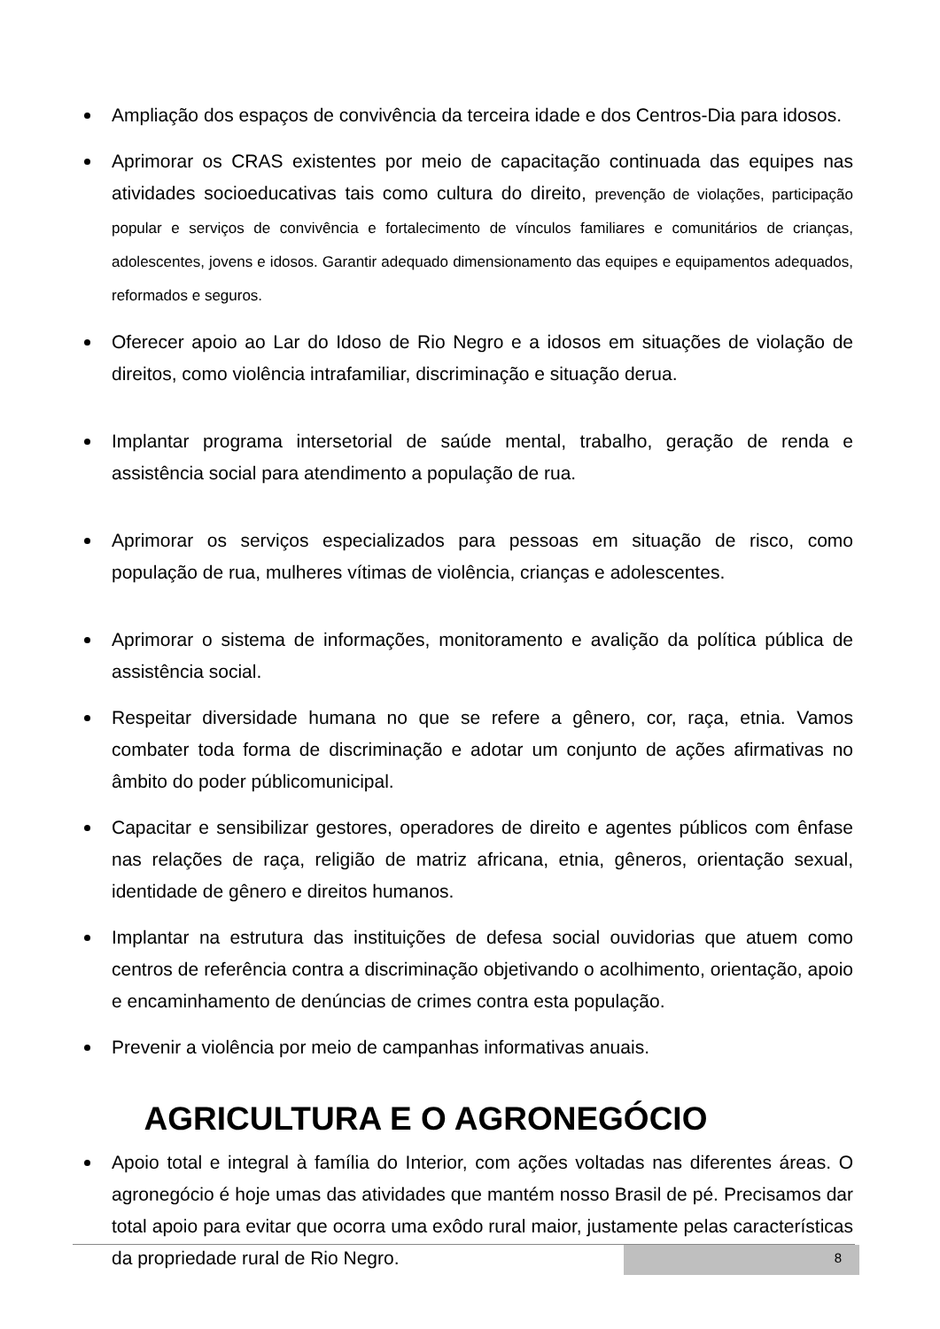Ampliação dos espaços de convivência da terceira idade e dos Centros-Dia para idosos.
Aprimorar os CRAS existentes por meio de capacitação continuada das equipes nas atividades socioeducativas tais como cultura do direito, prevenção de violações, participação popular e serviços de convivência e fortalecimento de vínculos familiares e comunitários de crianças, adolescentes, jovens e idosos. Garantir adequado dimensionamento das equipes e equipamentos adequados, reformados e seguros.
Oferecer apoio ao Lar do Idoso de Rio Negro e a idosos em situações de violação de direitos, como violência intrafamiliar, discriminação e situação derua.
Implantar programa intersetorial de saúde mental, trabalho, geração de renda e assistência social para atendimento a população de rua.
Aprimorar os serviços especializados para pessoas em situação de risco, como população de rua, mulheres vítimas de violência, crianças e adolescentes.
Aprimorar o sistema de informações, monitoramento e avalição da política pública de assistência social.
Respeitar diversidade humana no que se refere a gênero, cor, raça, etnia. Vamos combater toda forma de discriminação e adotar um conjunto de ações afirmativas no âmbito do poder públicomunicipal.
Capacitar e sensibilizar gestores, operadores de direito e agentes públicos com ênfase nas relações de raça, religião de matriz africana, etnia, gêneros, orientação sexual, identidade de gênero e direitos humanos.
Implantar na estrutura das instituições de defesa social ouvidorias que atuem como centros de referência contra a discriminação objetivando o acolhimento, orientação, apoio e encaminhamento de denúncias de crimes contra esta população.
Prevenir a violência por meio de campanhas informativas anuais.
AGRICULTURA E O AGRONEGÓCIO
Apoio total e integral à família do Interior, com ações voltadas nas diferentes áreas. O agronegócio é hoje umas das atividades que mantém nosso Brasil de pé. Precisamos dar total apoio para evitar que ocorra uma exôdo rural maior, justamente pelas características da propriedade rural de Rio Negro.
8